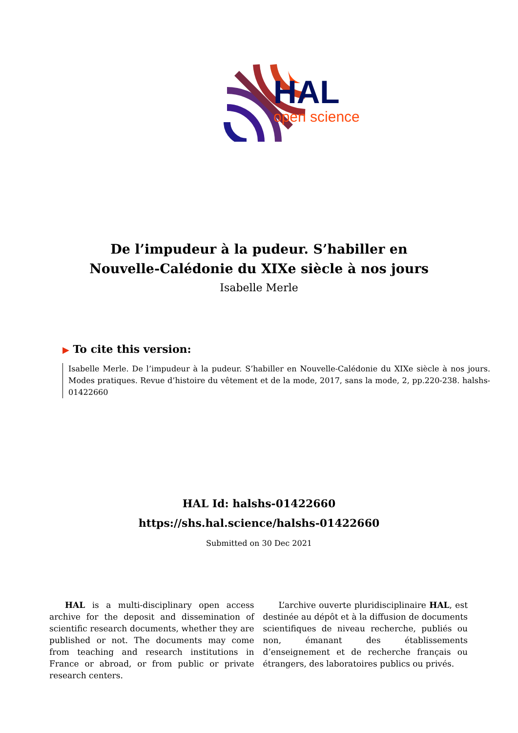HAL
open science
De l’impudeur à la pudeur. S’habiller en
Nouvelle-Calédonie du XIXe siècle à nos jours
Isabelle Merle
▶ To cite this version:
Isabelle Merle. De l’impudeur à la pudeur. S’habiller en Nouvelle-Calédonie du XIXe siècle à nos jours. Modes pratiques. Revue d’histoire du vêtement et de la mode, 2017, sans la mode, 2, pp.220-238. halshs-01422660
HAL Id: halshs-01422660
https://shs.hal.science/halshs-01422660
Submitted on 30 Dec 2021
HAL is a multi-disciplinary open access archive for the deposit and dissemination of scientific research documents, whether they are published or not. The documents may come from teaching and research institutions in France or abroad, or from public or private research centers.
L’archive ouverte pluridisciplinaire HAL, est destinée au dépôt et à la diffusion de documents scientifiques de niveau recherche, publiés ou non, émanant des établissements d’enseignement et de recherche français ou étrangers, des laboratoires publics ou privés.